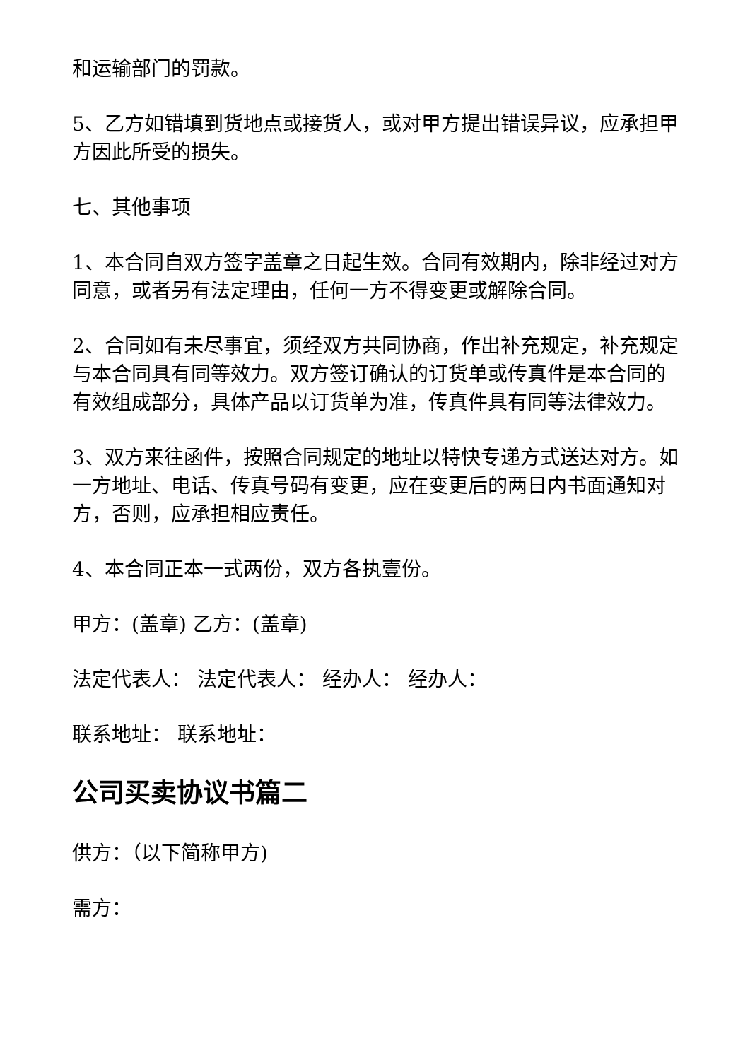和运输部门的罚款。
5、乙方如错填到货地点或接货人，或对甲方提出错误异议，应承担甲方因此所受的损失。
七、其他事项
1、本合同自双方签字盖章之日起生效。合同有效期内，除非经过对方同意，或者另有法定理由，任何一方不得变更或解除合同。
2、合同如有未尽事宜，须经双方共同协商，作出补充规定，补充规定与本合同具有同等效力。双方签订确认的订货单或传真件是本合同的有效组成部分，具体产品以订货单为准，传真件具有同等法律效力。
3、双方来往函件，按照合同规定的地址以特快专递方式送达对方。如一方地址、电话、传真号码有变更，应在变更后的两日内书面通知对方，否则，应承担相应责任。
4、本合同正本一式两份，双方各执壹份。
甲方：(盖章) 乙方：(盖章)
法定代表人： 法定代表人： 经办人： 经办人：
联系地址： 联系地址：
公司买卖协议书篇二
供方：（以下简称甲方)
需方：